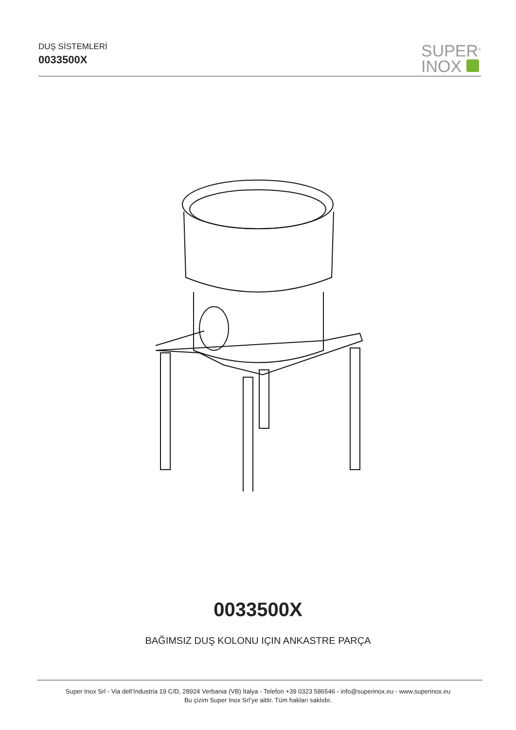DUŞ SİSTEMLERİ
0033500X
SUPER<sup>®</sup>
INOX
0033500X
BAĞIMSIZ DUŞ KOLONU IÇIN ANKASTRE PARÇA
Super Inox Srl - Via dell’Industria 19 C/D, 28924 Verbania (VB) İtalya - Telefon +39 0323 586546 - info@superinox.eu - www.superinox.eu
Bu çizim Super Inox Srl’ye aittir. Tüm hakları saklıdır.